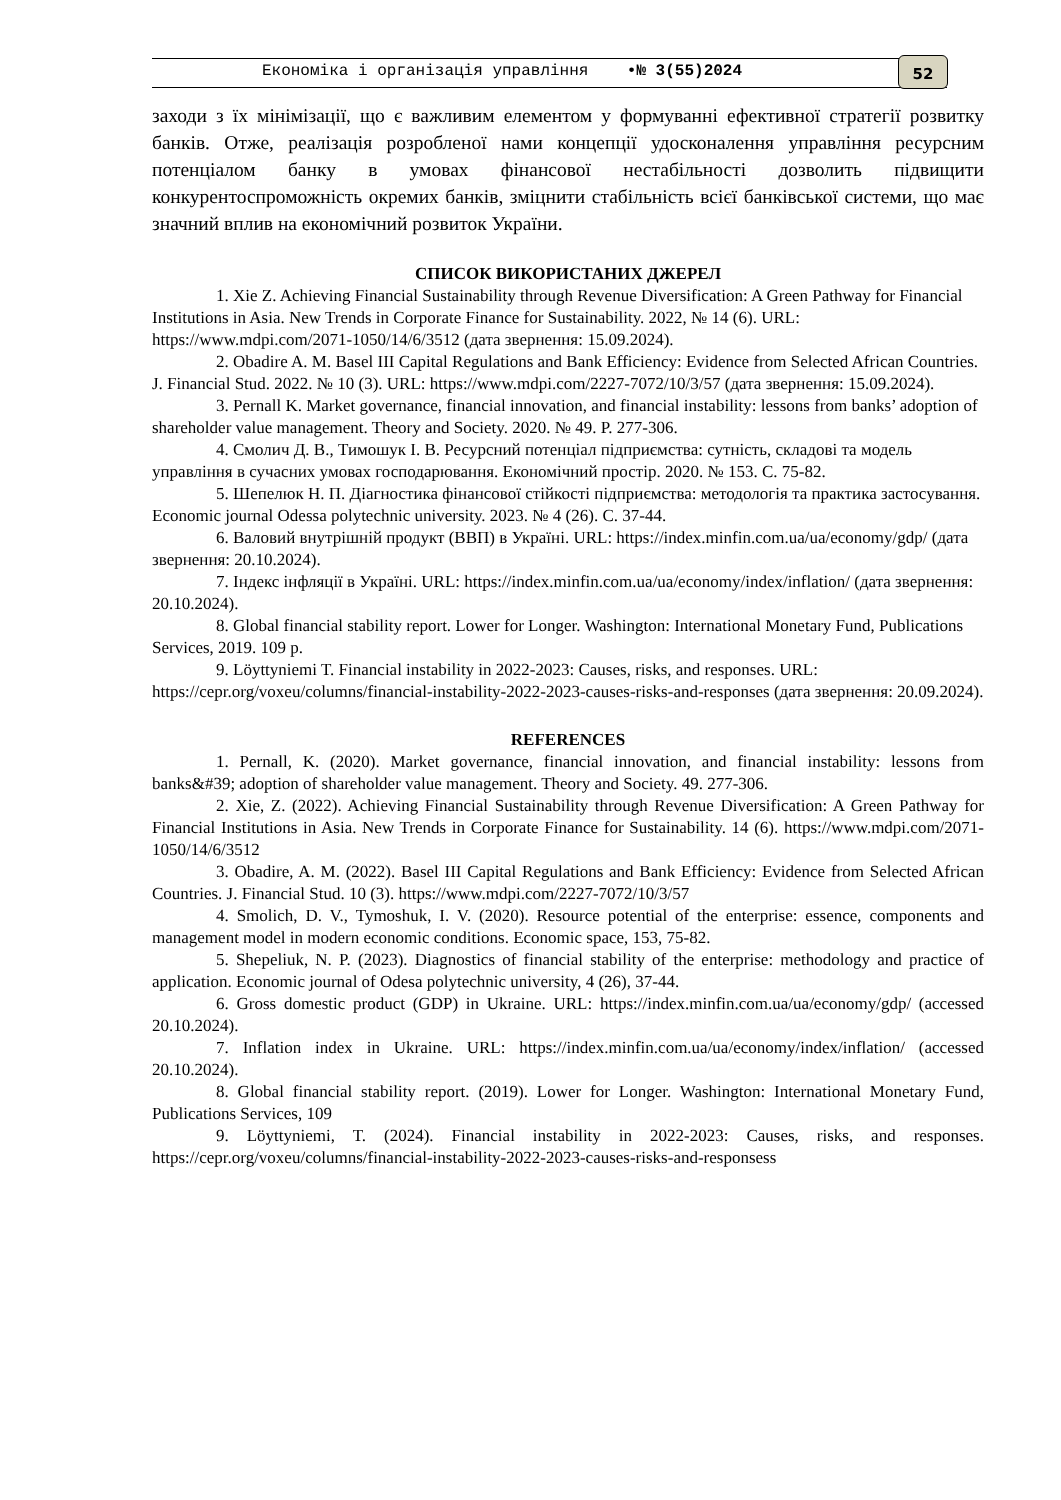Економіка і організація управління •№ 3(55)2024 52
заходи з їх мінімізації, що є важливим елементом у формуванні ефективної стратегії розвитку банків. Отже, реалізація розробленої нами концепції удосконалення управління ресурсним потенціалом банку в умовах фінансової нестабільності дозволить підвищити конкурентоспроможність окремих банків, зміцнити стабільність всієї банківської системи, що має значний вплив на економічний розвиток України.
СПИСОК ВИКОРИСТАНИХ ДЖЕРЕЛ
1. Xie Z. Achieving Financial Sustainability through Revenue Diversification: A Green Pathway for Financial Institutions in Asia. New Trends in Corporate Finance for Sustainability. 2022, № 14 (6). URL: https://www.mdpi.com/2071-1050/14/6/3512 (дата звернення: 15.09.2024).
2. Obadire A. M. Basel III Capital Regulations and Bank Efficiency: Evidence from Selected African Countries. J. Financial Stud. 2022. № 10 (3). URL: https://www.mdpi.com/2227-7072/10/3/57 (дата звернення: 15.09.2024).
3. Pernall K. Market governance, financial innovation, and financial instability: lessons from banks’ adoption of shareholder value management. Theory and Society. 2020. № 49. P. 277-306.
4. Смолич Д. В., Тимошук І. В. Ресурсний потенціал підприємства: сутність, складові та модель управління в сучасних умовах господарювання. Економічний простір. 2020. № 153. С. 75-82.
5. Шепелюк Н. П. Діагностика фінансової стійкості підприємства: методологія та практика застосування. Economic journal Odessa polytechnic university. 2023. № 4 (26). С. 37-44.
6. Валовий внутрішній продукт (ВВП) в Україні. URL: https://index.minfin.com.ua/ua/economy/gdp/ (дата звернення: 20.10.2024).
7. Індекс інфляції в Україні. URL: https://index.minfin.com.ua/ua/economy/index/inflation/ (дата звернення: 20.10.2024).
8. Global financial stability report. Lower for Longer. Washington: International Monetary Fund, Publications Services, 2019. 109 p.
9. Löyttyniemi T. Financial instability in 2022-2023: Causes, risks, and responses. URL: https://cepr.org/voxeu/columns/financial-instability-2022-2023-causes-risks-and-responses (дата звернення: 20.09.2024).
REFERENCES
1. Pernall, K. (2020). Market governance, financial innovation, and financial instability: lessons from banks&#39; adoption of shareholder value management. Theory and Society. 49. 277-306.
2. Xie, Z. (2022). Achieving Financial Sustainability through Revenue Diversification: A Green Pathway for Financial Institutions in Asia. New Trends in Corporate Finance for Sustainability. 14 (6). https://www.mdpi.com/2071-1050/14/6/3512
3. Obadire, A. M. (2022). Basel III Capital Regulations and Bank Efficiency: Evidence from Selected African Countries. J. Financial Stud. 10 (3). https://www.mdpi.com/2227-7072/10/3/57
4. Smolich, D. V., Tymoshuk, I. V. (2020). Resource potential of the enterprise: essence, components and management model in modern economic conditions. Economic space, 153, 75-82.
5. Shepeliuk, N. P. (2023). Diagnostics of financial stability of the enterprise: methodology and practice of application. Economic journal of Odesa polytechnic university, 4 (26), 37-44.
6. Gross domestic product (GDP) in Ukraine. URL: https://index.minfin.com.ua/ua/economy/gdp/ (accessed 20.10.2024).
7. Inflation index in Ukraine. URL: https://index.minfin.com.ua/ua/economy/index/inflation/ (accessed 20.10.2024).
8. Global financial stability report. (2019). Lower for Longer. Washington: International Monetary Fund, Publications Services, 109
9. Löyttyniemi, T. (2024). Financial instability in 2022-2023: Causes, risks, and responses. https://cepr.org/voxeu/columns/financial-instability-2022-2023-causes-risks-and-responsess